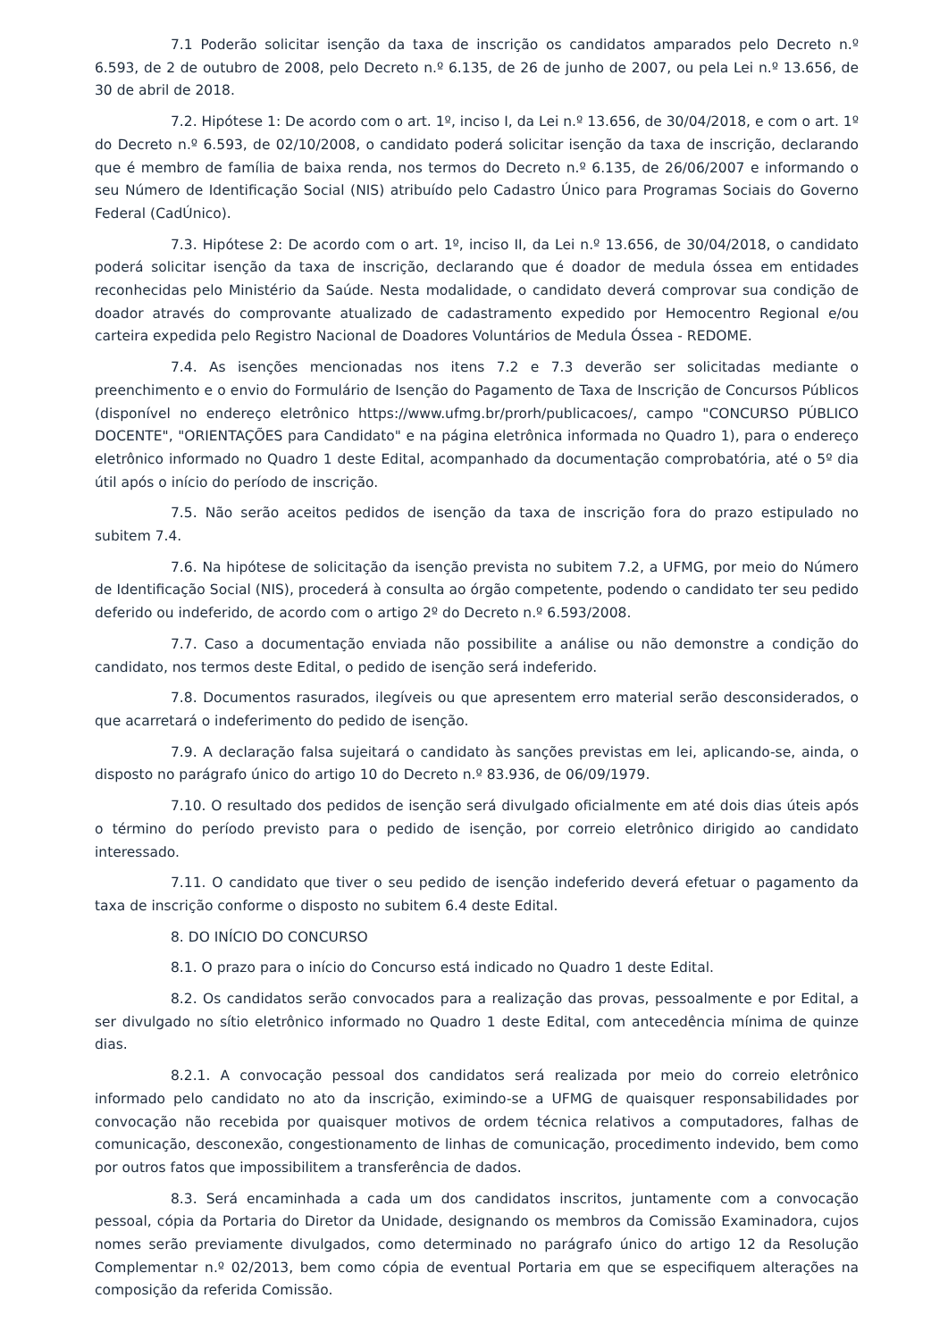7.1 Poderão solicitar isenção da taxa de inscrição os candidatos amparados pelo Decreto n.º 6.593, de 2 de outubro de 2008, pelo Decreto n.º 6.135, de 26 de junho de 2007, ou pela Lei n.º 13.656, de 30 de abril de 2018.
7.2. Hipótese 1: De acordo com o art. 1º, inciso I, da Lei n.º 13.656, de 30/04/2018, e com o art. 1º do Decreto n.º 6.593, de 02/10/2008, o candidato poderá solicitar isenção da taxa de inscrição, declarando que é membro de família de baixa renda, nos termos do Decreto n.º 6.135, de 26/06/2007 e informando o seu Número de Identificação Social (NIS) atribuído pelo Cadastro Único para Programas Sociais do Governo Federal (CadÚnico).
7.3. Hipótese 2: De acordo com o art. 1º, inciso II, da Lei n.º 13.656, de 30/04/2018, o candidato poderá solicitar isenção da taxa de inscrição, declarando que é doador de medula óssea em entidades reconhecidas pelo Ministério da Saúde. Nesta modalidade, o candidato deverá comprovar sua condição de doador através do comprovante atualizado de cadastramento expedido por Hemocentro Regional e/ou carteira expedida pelo Registro Nacional de Doadores Voluntários de Medula Óssea - REDOME.
7.4. As isenções mencionadas nos itens 7.2 e 7.3 deverão ser solicitadas mediante o preenchimento e o envio do Formulário de Isenção do Pagamento de Taxa de Inscrição de Concursos Públicos (disponível no endereço eletrônico https://www.ufmg.br/prorh/publicacoes/, campo "CONCURSO PÚBLICO DOCENTE", "ORIENTAÇÕES para Candidato" e na página eletrônica informada no Quadro 1), para o endereço eletrônico informado no Quadro 1 deste Edital, acompanhado da documentação comprobatória, até o 5º dia útil após o início do período de inscrição.
7.5. Não serão aceitos pedidos de isenção da taxa de inscrição fora do prazo estipulado no subitem 7.4.
7.6. Na hipótese de solicitação da isenção prevista no subitem 7.2, a UFMG, por meio do Número de Identificação Social (NIS), procederá à consulta ao órgão competente, podendo o candidato ter seu pedido deferido ou indeferido, de acordo com o artigo 2º do Decreto n.º 6.593/2008.
7.7. Caso a documentação enviada não possibilite a análise ou não demonstre a condição do candidato, nos termos deste Edital, o pedido de isenção será indeferido.
7.8. Documentos rasurados, ilegíveis ou que apresentem erro material serão desconsiderados, o que acarretará o indeferimento do pedido de isenção.
7.9. A declaração falsa sujeitará o candidato às sanções previstas em lei, aplicando-se, ainda, o disposto no parágrafo único do artigo 10 do Decreto n.º 83.936, de 06/09/1979.
7.10. O resultado dos pedidos de isenção será divulgado oficialmente em até dois dias úteis após o término do período previsto para o pedido de isenção, por correio eletrônico dirigido ao candidato interessado.
7.11. O candidato que tiver o seu pedido de isenção indeferido deverá efetuar o pagamento da taxa de inscrição conforme o disposto no subitem 6.4 deste Edital.
8. DO INÍCIO DO CONCURSO
8.1. O prazo para o início do Concurso está indicado no Quadro 1 deste Edital.
8.2. Os candidatos serão convocados para a realização das provas, pessoalmente e por Edital, a ser divulgado no sítio eletrônico informado no Quadro 1 deste Edital, com antecedência mínima de quinze dias.
8.2.1. A convocação pessoal dos candidatos será realizada por meio do correio eletrônico informado pelo candidato no ato da inscrição, eximindo-se a UFMG de quaisquer responsabilidades por convocação não recebida por quaisquer motivos de ordem técnica relativos a computadores, falhas de comunicação, desconexão, congestionamento de linhas de comunicação, procedimento indevido, bem como por outros fatos que impossibilitem a transferência de dados.
8.3. Será encaminhada a cada um dos candidatos inscritos, juntamente com a convocação pessoal, cópia da Portaria do Diretor da Unidade, designando os membros da Comissão Examinadora, cujos nomes serão previamente divulgados, como determinado no parágrafo único do artigo 12 da Resolução Complementar n.º 02/2013, bem como cópia de eventual Portaria em que se especifiquem alterações na composição da referida Comissão.